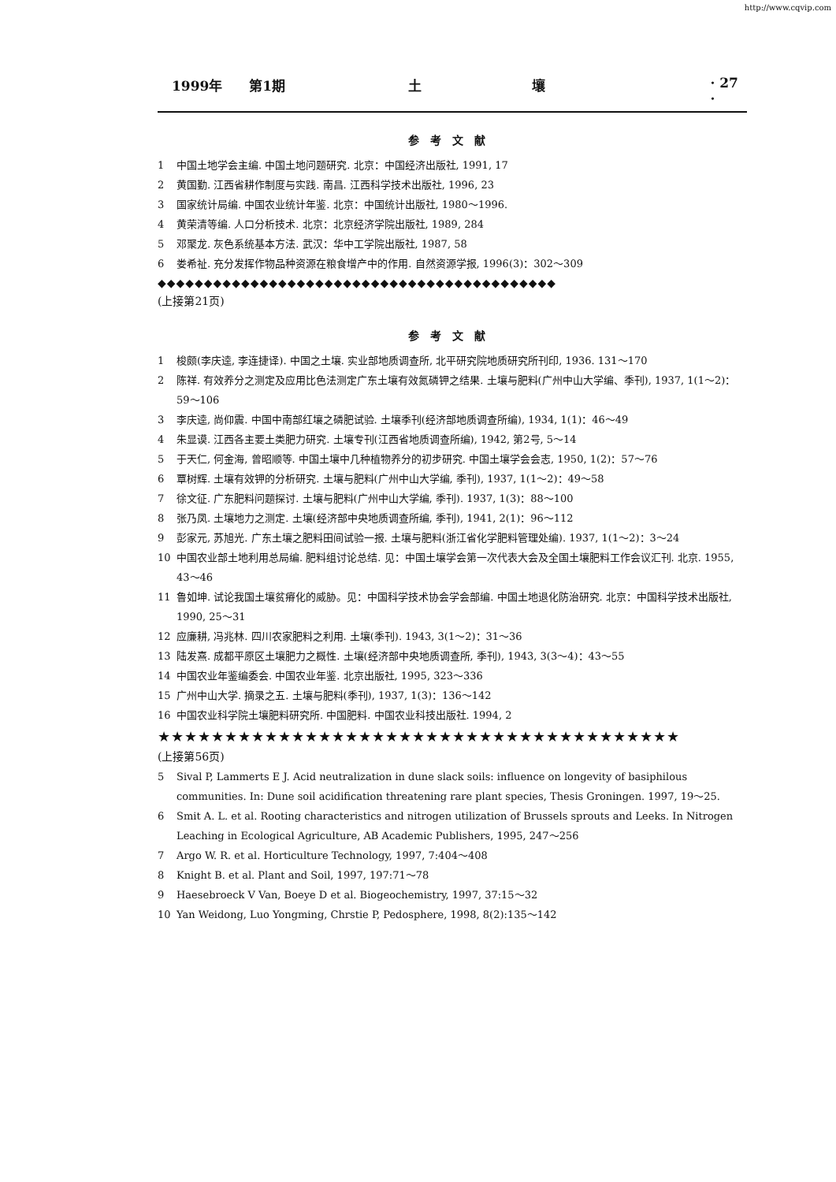http://www.cqvip.com
1999年 第1期 土 壤 · 27 ·
参考文献
1 中国土地学会主编. 中国土地问题研究. 北京：中国经济出版社, 1991, 17
2 黄国勤. 江西省耕作制度与实践. 南昌. 江西科学技术出版社, 1996, 23
3 国家统计局编. 中国农业统计年鉴. 北京：中国统计出版社, 1980～1996.
4 黄荣清等编. 人口分析技术. 北京：北京经济学院出版社, 1989, 284
5 邓聚龙. 灰色系统基本方法. 武汉：华中工学院出版社, 1987, 58
6 娄希祉. 充分发挥作物品种资源在粮食增产中的作用. 自然资源学报, 1996(3)：302～309
◆◆◆◆◆◆◆◆◆◆◆◆◆◆◆◆◆◆◆◆◆◆◆◆◆◆◆◆◆◆◆◆◆◆◆◆◆◆◆◆◆◆◆
(上接第21页)
参考文献
1 梭颇(李庆逵, 李连捷译). 中国之土壤. 实业部地质调查所, 北平研究院地质研究所刊印, 1936. 131～170
2 陈祥. 有效养分之测定及应用比色法测定广东土壤有效氮磷钾之结果. 土壤与肥料(广州中山大学编、季刊), 1937, 1(1～2)：59～106
3 李庆逵, 尚仰震. 中国中南部红壤之磷肥试验. 土壤季刊(经济部地质调查所编), 1934, 1(1)：46～49
4 朱显谟. 江西各主要土类肥力研究. 土壤专刊(江西省地质调查所编), 1942, 第2号, 5～14
5 于天仁, 何金海, 曾昭顺等. 中国土壤中几种植物养分的初步研究. 中国土壤学会会志, 1950, 1(2)：57～76
6 覃树辉. 土壤有效钾的分析研究. 土壤与肥料(广州中山大学编, 季刊), 1937, 1(1～2)：49～58
7 徐文征. 广东肥料问题探讨. 土壤与肥料(广州中山大学编, 季刊). 1937, 1(3)：88～100
8 张乃凤. 土壤地力之测定. 土壤(经济部中央地质调查所编, 季刊), 1941, 2(1)：96～112
9 彭家元, 苏旭光. 广东土壤之肥料田间试验一报. 土壤与肥料(浙江省化学肥料管理处编). 1937, 1(1～2)：3～24
10 中国农业部土地利用总局编. 肥料组讨论总结. 见：中国土壤学会第一次代表大会及全国土壤肥料工作会议汇刊. 北京. 1955, 43～46
11 鲁如坤. 试论我国土壤贫瘠化的威胁。见：中国科学技术协会学会部编. 中国土地退化防治研究. 北京：中国科学技术出版社, 1990, 25～31
12 应廉耕, 冯兆林. 四川农家肥料之利用. 土壤(季刊). 1943, 3(1～2)：31～36
13 陆发熹. 成都平原区土壤肥力之概性. 土壤(经济部中央地质调查所, 季刊), 1943, 3(3～4)：43～55
14 中国农业年鉴编委会. 中国农业年鉴. 北京出版社, 1995, 323～336
15 广州中山大学. 摘录之五. 土壤与肥料(季刊), 1937, 1(3)：136～142
16 中国农业科学院土壤肥料研究所. 中国肥料. 中国农业科技出版社. 1994, 2
★★★★★★★★★★★★★★★★★★★★★★★★★★★★★★★★★★★★★★★
(上接第56页)
5 Sival P, Lammerts E J. Acid neutralization in dune slack soils: influence on longevity of basiphilous communities. In: Dune soil acidification threatening rare plant species, Thesis Groningen. 1997, 19～25.
6 Smit A. L. et al. Rooting characteristics and nitrogen utilization of Brussels sprouts and Leeks. In Nitrogen Leaching in Ecological Agriculture, AB Academic Publishers, 1995, 247～256
7 Argo W. R. et al. Horticulture Technology, 1997, 7:404～408
8 Knight B. et al. Plant and Soil, 1997, 197:71～78
9 Haesebroeck V Van, Boeye D et al. Biogeochemistry, 1997, 37:15～32
10 Yan Weidong, Luo Yongming, Chrstie P, Pedosphere, 1998, 8(2):135～142